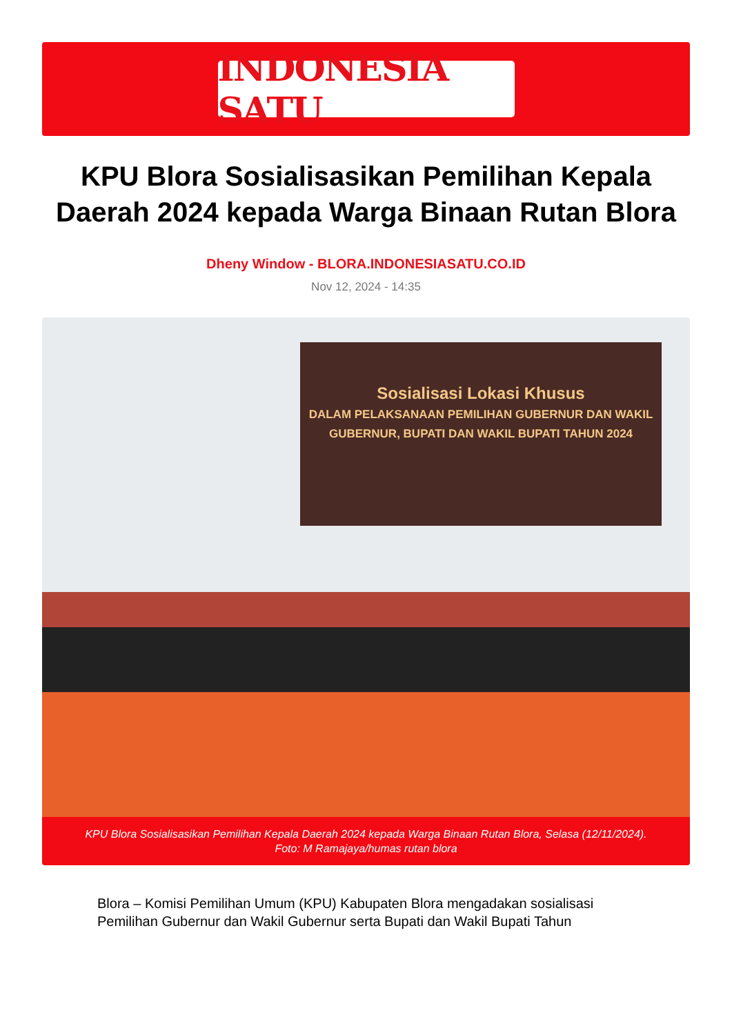INDONESIA SATU
KPU Blora Sosialisasikan Pemilihan Kepala Daerah 2024 kepada Warga Binaan Rutan Blora
Dheny Window - BLORA.INDONESIASATU.CO.ID
Nov 12, 2024 - 14:35
Sosialisasi Lokasi Khusus
DALAM PELAKSANAAN PEMILIHAN GUBERNUR DAN WAKIL GUBERNUR, BUPATI DAN WAKIL BUPATI TAHUN 2024
KPU Blora Sosialisasikan Pemilihan Kepala Daerah 2024 kepada Warga Binaan Rutan Blora, Selasa (12/11/2024).
Foto: M Ramajaya/humas rutan blora
Blora – Komisi Pemilihan Umum (KPU) Kabupaten Blora mengadakan sosialisasi Pemilihan Gubernur dan Wakil Gubernur serta Bupati dan Wakil Bupati Tahun